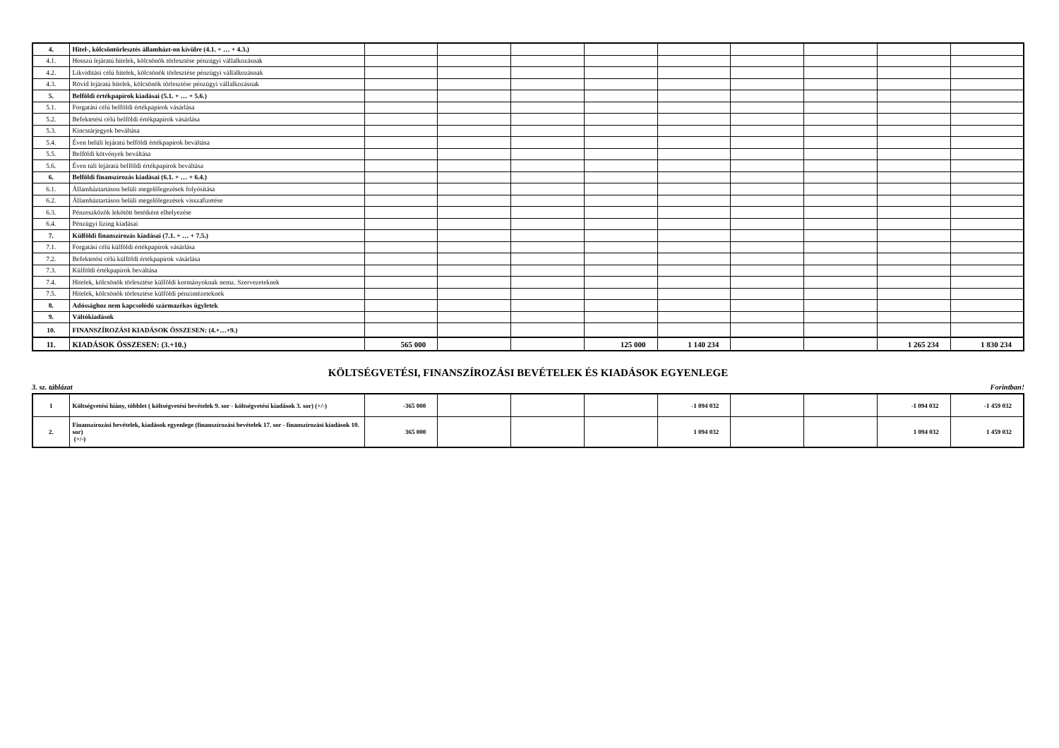| 4. | Hitel-, kölcsöntörlesztés államházt-on kívülre (4.1. + … + 4.3.) | | | | | | | | | |
| 4.1. | Hosszú lejáratú hitelek, kölcsönök törlesztése pénzügyi vállalkozásnak | | | | | | | | | |
| 4.2. | Likviditási célú hitelek, kölcsönök törlesztése pénzügyi vállalkozásnak | | | | | | | | | |
| 4.3. | Rövid lejáratú hitelek, kölcsönök törlesztése pénzügyi vállalkozásnak | | | | | | | | | |
| 5. | Belföldi értékpapírok kiadásai (5.1. + … + 5.6.) | | | | | | | | | |
| 5.1. | Forgatási célú belföldi értékpapírok vásárlása | | | | | | | | | |
| 5.2. | Befektetési célú belföldi értékpapírok vásárlása | | | | | | | | | |
| 5.3. | Kincstárjegyek beváltása | | | | | | | | | |
| 5.4. | Éven belüli lejáratú belföldi értékpapírok beváltása | | | | | | | | | |
| 5.5. | Belföldi kötvények beváltása | | | | | | | | | |
| 5.6. | Éven túli lejáratú belföldi értékpapírok beváltása | | | | | | | | | |
| 6. | Belföldi finanszírozás kiadásai (6.1. + … + 6.4.) | | | | | | | | | |
| 6.1. | Államháztartáson belüli megelőlegezések folyósítása | | | | | | | | | |
| 6.2. | Államháztartáson belüli megelőlegezések visszafizetése | | | | | | | | | |
| 6.3. | Pénzeszközök lekötött betétként elhelyezése | | | | | | | | | |
| 6.4. | Pénzügyi lízing kiadásai | | | | | | | | | |
| 7. | Külföldi finanszírozás kiadásai (7.1. + … + 7.5.) | | | | | | | | | |
| 7.1. | Forgatási célú külföldi értékpapírok vásárlása | | | | | | | | | |
| 7.2. | Befektetési célú külföldi értékpapírok vásárlása | | | | | | | | | |
| 7.3. | Külföldi értékpapírok beváltása | | | | | | | | | |
| 7.4. | Hitelek, kölcsönök törlesztése külföldi kormányoknak nemz. Szervezeteknek | | | | | | | | | |
| 7.5. | Hitelek, kölcsönök törlesztése külföldi pénzintézeteknek | | | | | | | | | |
| 8. | Adóssághoz nem kapcsolódó származékos ügyletek | | | | | | | | | |
| 9. | Váltókiadások | | | | | | | | | |
| 10. | FINANSZÍROZÁSI KIADÁSOK ÖSSZESEN: (4.+…+9.) | | | | | | | | | |
| 11. | KIADÁSOK ÖSSZESEN: (3.+10.) | 565 000 | | | 125 000 | 1 140 234 | | | 1 265 234 | 1 830 234 |
KÖLTSÉGVETÉSI, FINANSZÍROZÁSI BEVÉTELEK ÉS KIADÁSOK EGYENLEGE
3. sz. táblázat Forintban!
| 1 | Költségvetési hiány, többlet ( költségvetési bevételek 9. sor - költségvetési kiadások 3. sor) (+/-) | -365 000 | | | | -1 094 032 | | | -1 094 032 | -1 459 032 |
| 2. | Finanszírozási bevételek, kiadások egyenlege (finanszírozási bevételek 17. sor - finanszírozási kiadások 10. sor) (+/-) | 365 000 | | | | 1 094 032 | | | 1 094 032 | 1 459 032 |